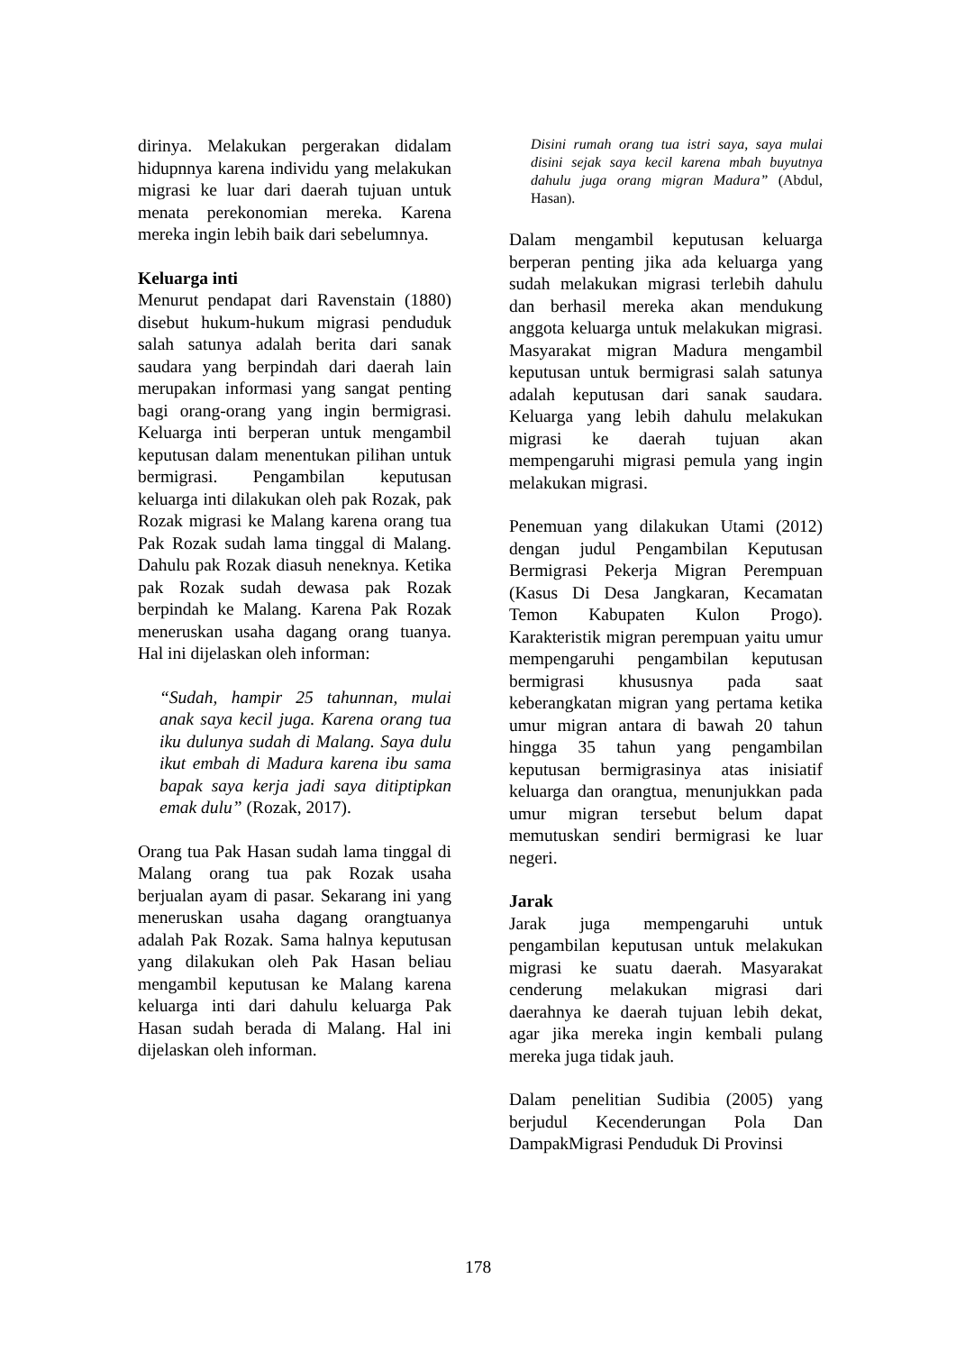dirinya. Melakukan pergerakan didalam hidupnnya karena individu yang melakukan migrasi ke luar dari daerah tujuan untuk menata perekonomian mereka. Karena mereka ingin lebih baik dari sebelumnya.
Keluarga inti
Menurut pendapat dari Ravenstain (1880) disebut hukum-hukum migrasi penduduk salah satunya adalah berita dari sanak saudara yang berpindah dari daerah lain merupakan informasi yang sangat penting bagi orang-orang yang ingin bermigrasi. Keluarga inti berperan untuk mengambil keputusan dalam menentukan pilihan untuk bermigrasi. Pengambilan keputusan keluarga inti dilakukan oleh pak Rozak, pak Rozak migrasi ke Malang karena orang tua Pak Rozak sudah lama tinggal di Malang. Dahulu pak Rozak diasuh neneknya. Ketika pak Rozak sudah dewasa pak Rozak berpindah ke Malang. Karena Pak Rozak meneruskan usaha dagang orang tuanya. Hal ini dijelaskan oleh informan:
“Sudah, hampir 25 tahunnan, mulai anak saya kecil juga. Karena orang tua iku dulunya sudah di Malang. Saya dulu ikut embah di Madura karena ibu sama bapak saya kerja jadi saya ditiptipkan emak dulu” (Rozak, 2017).
Orang tua Pak Hasan sudah lama tinggal di Malang orang tua pak Rozak usaha berjualan ayam di pasar. Sekarang ini yang meneruskan usaha dagang orangtuanya adalah Pak Rozak. Sama halnya keputusan yang dilakukan oleh Pak Hasan beliau mengambil keputusan ke Malang karena keluarga inti dari dahulu keluarga Pak Hasan sudah berada di Malang. Hal ini dijelaskan oleh informan.
Disini rumah orang tua istri saya, saya mulai disini sejak saya kecil karena mbah buyutnya dahulu juga orang migran Madura” (Abdul, Hasan).
Dalam mengambil keputusan keluarga berperan penting jika ada keluarga yang sudah melakukan migrasi terlebih dahulu dan berhasil mereka akan mendukung anggota keluarga untuk melakukan migrasi. Masyarakat migran Madura mengambil keputusan untuk bermigrasi salah satunya adalah keputusan dari sanak saudara. Keluarga yang lebih dahulu melakukan migrasi ke daerah tujuan akan mempengaruhi migrasi pemula yang ingin melakukan migrasi.
Penemuan yang dilakukan Utami (2012) dengan judul Pengambilan Keputusan Bermigrasi Pekerja Migran Perempuan (Kasus Di Desa Jangkaran, Kecamatan Temon Kabupaten Kulon Progo). Karakteristik migran perempuan yaitu umur mempengaruhi pengambilan keputusan bermigrasi khususnya pada saat keberangkatan migran yang pertama ketika umur migran antara di bawah 20 tahun hingga 35 tahun yang pengambilan keputusan bermigrasinya atas inisiatif keluarga dan orangtua, menunjukkan pada umur migran tersebut belum dapat memutuskan sendiri bermigrasi ke luar negeri.
Jarak
Jarak juga mempengaruhi untuk pengambilan keputusan untuk melakukan migrasi ke suatu daerah. Masyarakat cenderung melakukan migrasi dari daerahnya ke daerah tujuan lebih dekat, agar jika mereka ingin kembali pulang mereka juga tidak jauh.
Dalam penelitian Sudibia (2005) yang berjudul Kecenderungan Pola Dan DampakMigrasi Penduduk Di Provinsi
178